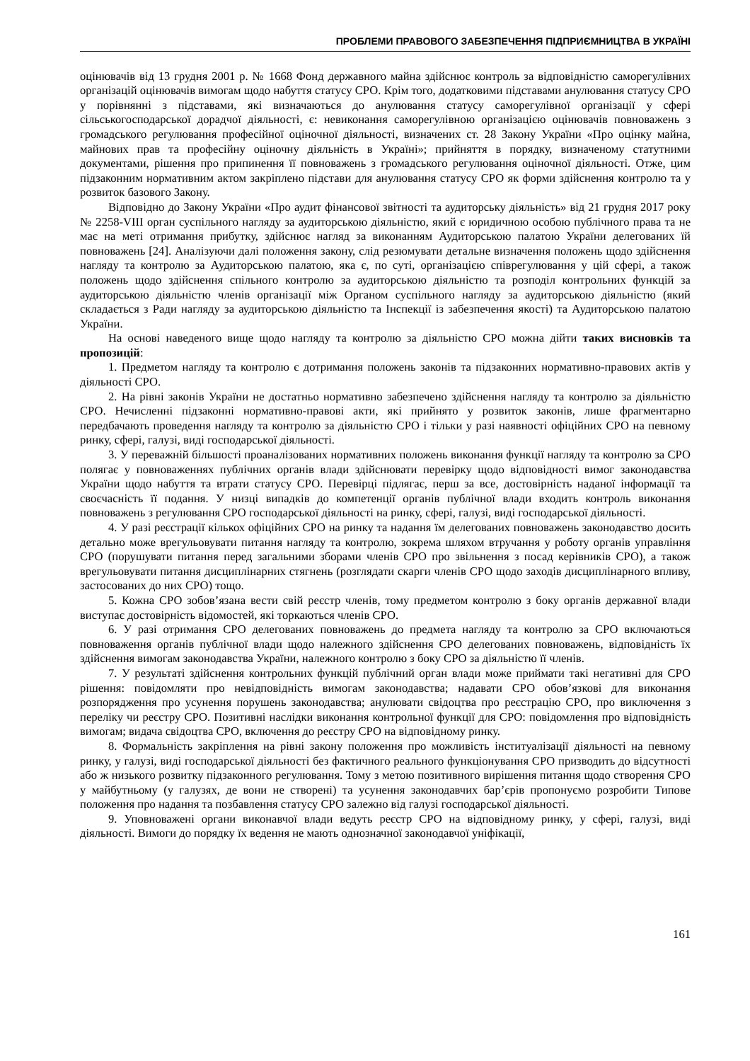ПРОБЛЕМИ ПРАВОВОГО ЗАБЕЗПЕЧЕННЯ ПІДПРИЄМНИЦТВА В УКРАЇНІ
оцінювачів від 13 грудня 2001 р. № 1668 Фонд державного майна здійснює контроль за відповідністю саморегулівних організацій оцінювачів вимогам щодо набуття статусу СРО. Крім того, додатковими підставами анулювання статусу СРО у порівнянні з підставами, які визначаються до анулювання статусу саморегулівної організації у сфері сільськогосподарської дорадчої діяльності, є: невиконання саморегулівною організацією оцінювачів повноважень з громадського регулювання професійної оціночної діяльності, визначених ст. 28 Закону України «Про оцінку майна, майнових прав та професійну оціночну діяльність в Україні»; прийняття в порядку, визначеному статутними документами, рішення про припинення її повноважень з громадського регулювання оціночної діяльності. Отже, цим підзаконним нормативним актом закріплено підстави для анулювання статусу СРО як форми здійснення контролю та у розвиток базового Закону.
Відповідно до Закону України «Про аудит фінансової звітності та аудиторську діяльність» від 21 грудня 2017 року № 2258-VIII орган суспільного нагляду за аудиторською діяльністю, який є юридичною особою публічного права та не має на меті отримання прибутку, здійснює нагляд за виконанням Аудиторською палатою України делегованих їй повноважень [24]. Аналізуючи далі положення закону, слід резюмувати детальне визначення положень щодо здійснення нагляду та контролю за Аудиторською палатою, яка є, по суті, організацією співрегулювання у цій сфері, а також положень щодо здійснення спільного контролю за аудиторською діяльністю та розподіл контрольних функцій за аудиторською діяльністю членів організації між Органом суспільного нагляду за аудиторською діяльністю (який складається з Ради нагляду за аудиторською діяльністю та Інспекції із забезпечення якості) та Аудиторською палатою України.
На основі наведеного вище щодо нагляду та контролю за діяльністю СРО можна дійти таких висновків та пропозицій:
1. Предметом нагляду та контролю є дотримання положень законів та підзаконних нормативно-правових актів у діяльності СРО.
2. На рівні законів України не достатньо нормативно забезпечено здійснення нагляду та контролю за діяльністю СРО. Нечисленні підзаконні нормативно-правові акти, які прийнято у розвиток законів, лише фрагментарно передбачають проведення нагляду та контролю за діяльністю СРО і тільки у разі наявності офіційних СРО на певному ринку, сфері, галузі, виді господарської діяльності.
3. У переважній більшості проаналізованих нормативних положень виконання функції нагляду та контролю за СРО полягає у повноваженнях публічних органів влади здійснювати перевірку щодо відповідності вимог законодавства України щодо набуття та втрати статусу СРО. Перевірці підлягає, перш за все, достовірність наданої інформації та своєчасність її подання. У низці випадків до компетенції органів публічної влади входить контроль виконання повноважень з регулювання СРО господарської діяльності на ринку, сфері, галузі, виді господарської діяльності.
4. У разі реєстрації кількох офіційних СРО на ринку та надання їм делегованих повноважень законодавство досить детально може врегульовувати питання нагляду та контролю, зокрема шляхом втручання у роботу органів управління СРО (порушувати питання перед загальними зборами членів СРО про звільнення з посад керівників СРО), а також врегульовувати питання дисциплінарних стягнень (розглядати скарги членів СРО щодо заходів дисциплінарного впливу, застосованих до них СРО) тощо.
5. Кожна СРО зобов’язана вести свій реєстр членів, тому предметом контролю з боку органів державної влади виступає достовірність відомостей, які торкаються членів СРО.
6. У разі отримання СРО делегованих повноважень до предмета нагляду та контролю за СРО включаються повноваження органів публічної влади щодо належного здійснення СРО делегованих повноважень, відповідність їх здійснення вимогам законодавства України, належного контролю з боку СРО за діяльністю її членів.
7. У результаті здійснення контрольних функцій публічний орган влади може приймати такі негативні для СРО рішення: повідомляти про невідповідність вимогам законодавства; надавати СРО обов’язкові для виконання розпорядження про усунення порушень законодавства; анулювати свідоцтва про реєстрацію СРО, про виключення з переліку чи реєстру СРО. Позитивні наслідки виконання контрольної функції для СРО: повідомлення про відповідність вимогам; видача свідоцтва СРО, включення до реєстру СРО на відповідному ринку.
8. Формальність закріплення на рівні закону положення про можливість інституалізації діяльності на певному ринку, у галузі, виді господарської діяльності без фактичного реального функціонування СРО призводить до відсутності або ж низького розвитку підзаконного регулювання. Тому з метою позитивного вирішення питання щодо створення СРО у майбутньому (у галузях, де вони не створені) та усунення законодавчих бар’єрів пропонуємо розробити Типове положення про надання та позбавлення статусу СРО залежно від галузі господарської діяльності.
9. Уповноважені органи виконавчої влади ведуть реєстр СРО на відповідному ринку, у сфері, галузі, виді діяльності. Вимоги до порядку їх ведення не мають однозначної законодавчої уніфікації,
161